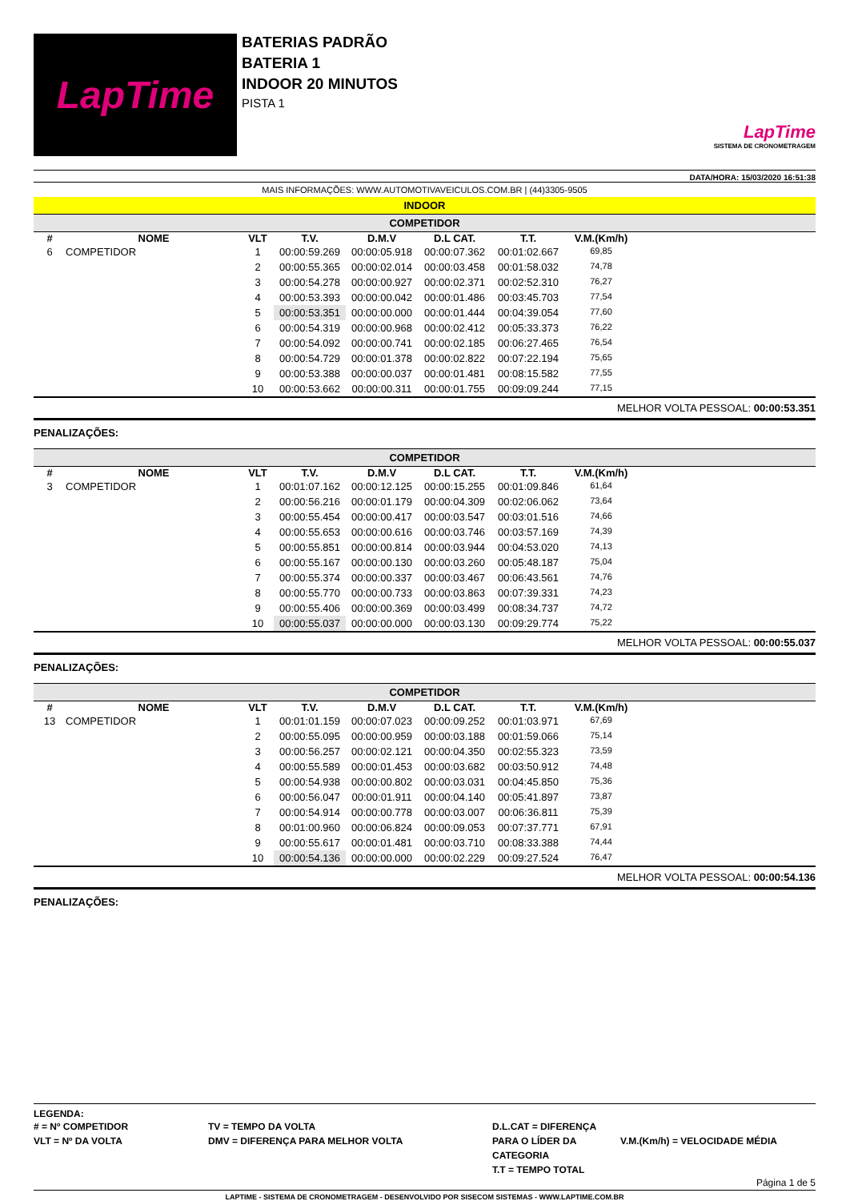LapTime
BATERIAS PADRÃO
BATERIA 1
INDOOR 20 MINUTOS
PISTA 1
LapTime
SISTEMA DE CRONOMETRAGEM
DATA/HORA: 15/03/2020 16:51:38
MAIS INFORMAÇÕES: WWW.AUTOMOTIVAVEICULOS.COM.BR | (44)3305-9505
INDOOR
COMPETIDOR
| # | NOME | VLT | T.V. | D.M.V | D.L CAT. | T.T. | V.M.(Km/h) | |
| --- | --- | --- | --- | --- | --- | --- | --- | --- |
| 6 | COMPETIDOR | 1 | 00:00:59.269 | 00:00:05.918 | 00:00:07.362 | 00:01:02.667 | 69,85 | |
| | | 2 | 00:00:55.365 | 00:00:02.014 | 00:00:03.458 | 00:01:58.032 | 74,78 | |
| | | 3 | 00:00:54.278 | 00:00:00.927 | 00:00:02.371 | 00:02:52.310 | 76,27 | |
| | | 4 | 00:00:53.393 | 00:00:00.042 | 00:00:01.486 | 00:03:45.703 | 77,54 | |
| | | 5 | 00:00:53.351 | 00:00:00.000 | 00:00:01.444 | 00:04:39.054 | 77,60 | |
| | | 6 | 00:00:54.319 | 00:00:00.968 | 00:00:02.412 | 00:05:33.373 | 76,22 | |
| | | 7 | 00:00:54.092 | 00:00:00.741 | 00:00:02.185 | 00:06:27.465 | 76,54 | |
| | | 8 | 00:00:54.729 | 00:00:01.378 | 00:00:02.822 | 00:07:22.194 | 75,65 | |
| | | 9 | 00:00:53.388 | 00:00:00.037 | 00:00:01.481 | 00:08:15.582 | 77,55 | |
| | | 10 | 00:00:53.662 | 00:00:00.311 | 00:00:01.755 | 00:09:09.244 | 77,15 | |
MELHOR VOLTA PESSOAL: 00:00:53.351
PENALIZAÇÕES:
COMPETIDOR
| # | NOME | VLT | T.V. | D.M.V | D.L CAT. | T.T. | V.M.(Km/h) | |
| --- | --- | --- | --- | --- | --- | --- | --- | --- |
| 3 | COMPETIDOR | 1 | 00:01:07.162 | 00:00:12.125 | 00:00:15.255 | 00:01:09.846 | 61,64 | |
| | | 2 | 00:00:56.216 | 00:00:01.179 | 00:00:04.309 | 00:02:06.062 | 73,64 | |
| | | 3 | 00:00:55.454 | 00:00:00.417 | 00:00:03.547 | 00:03:01.516 | 74,66 | |
| | | 4 | 00:00:55.653 | 00:00:00.616 | 00:00:03.746 | 00:03:57.169 | 74,39 | |
| | | 5 | 00:00:55.851 | 00:00:00.814 | 00:00:03.944 | 00:04:53.020 | 74,13 | |
| | | 6 | 00:00:55.167 | 00:00:00.130 | 00:00:03.260 | 00:05:48.187 | 75,04 | |
| | | 7 | 00:00:55.374 | 00:00:00.337 | 00:00:03.467 | 00:06:43.561 | 74,76 | |
| | | 8 | 00:00:55.770 | 00:00:00.733 | 00:00:03.863 | 00:07:39.331 | 74,23 | |
| | | 9 | 00:00:55.406 | 00:00:00.369 | 00:00:03.499 | 00:08:34.737 | 74,72 | |
| | | 10 | 00:00:55.037 | 00:00:00.000 | 00:00:03.130 | 00:09:29.774 | 75,22 | |
MELHOR VOLTA PESSOAL: 00:00:55.037
PENALIZAÇÕES:
COMPETIDOR
| # | NOME | VLT | T.V. | D.M.V | D.L CAT. | T.T. | V.M.(Km/h) | |
| --- | --- | --- | --- | --- | --- | --- | --- | --- |
| 13 | COMPETIDOR | 1 | 00:01:01.159 | 00:00:07.023 | 00:00:09.252 | 00:01:03.971 | 67,69 | |
| | | 2 | 00:00:55.095 | 00:00:00.959 | 00:00:03.188 | 00:01:59.066 | 75,14 | |
| | | 3 | 00:00:56.257 | 00:00:02.121 | 00:00:04.350 | 00:02:55.323 | 73,59 | |
| | | 4 | 00:00:55.589 | 00:00:01.453 | 00:00:03.682 | 00:03:50.912 | 74,48 | |
| | | 5 | 00:00:54.938 | 00:00:00.802 | 00:00:03.031 | 00:04:45.850 | 75,36 | |
| | | 6 | 00:00:56.047 | 00:00:01.911 | 00:00:04.140 | 00:05:41.897 | 73,87 | |
| | | 7 | 00:00:54.914 | 00:00:00.778 | 00:00:03.007 | 00:06:36.811 | 75,39 | |
| | | 8 | 00:01:00.960 | 00:00:06.824 | 00:00:09.053 | 00:07:37.771 | 67,91 | |
| | | 9 | 00:00:55.617 | 00:00:01.481 | 00:00:03.710 | 00:08:33.388 | 74,44 | |
| | | 10 | 00:00:54.136 | 00:00:00.000 | 00:00:02.229 | 00:09:27.524 | 76,47 | |
MELHOR VOLTA PESSOAL: 00:00:54.136
PENALIZAÇÕES:
LEGENDA:
# = Nº COMPETIDOR
VLT = Nº DA VOLTA
TV = TEMPO DA VOLTA
DMV = DIFERENÇA PARA MELHOR VOLTA
D.L.CAT = DIFERENÇA PARA O LÍDER DA CATEGORIA
T.T = TEMPO TOTAL
V.M.(Km/h) = VELOCIDADE MÉDIA
Página 1 de 5
LAPTIME - SISTEMA DE CRONOMETRAGEM - DESENVOLVIDO POR SISECOM SISTEMAS - WWW.LAPTIME.COM.BR